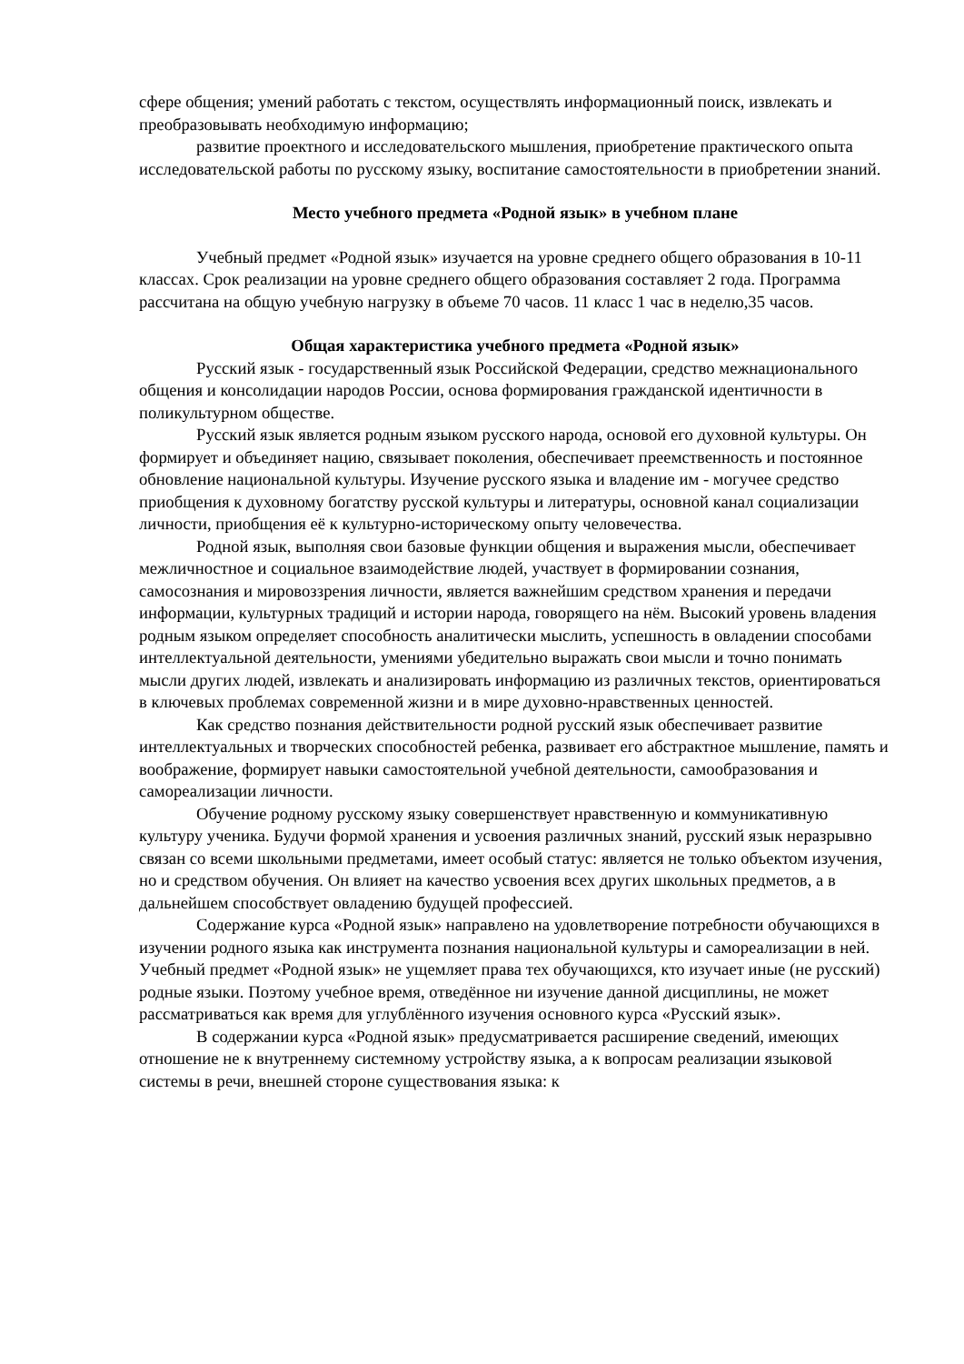сфере общения; умений работать с текстом, осуществлять информационный поиск, извлекать и преобразовывать необходимую информацию;
развитие проектного и исследовательского мышления, приобретение практического опыта исследовательской работы по русскому языку, воспитание самостоятельности в приобретении знаний.
Место учебного предмета «Родной язык» в учебном плане
Учебный предмет «Родной язык» изучается на уровне среднего общего образования в 10-11 классах. Срок реализации на уровне среднего общего образования составляет 2 года. Программа рассчитана на общую учебную нагрузку в объеме 70 часов. 11 класс 1 час в неделю,35 часов.
Общая характеристика учебного предмета «Родной язык»
Русский язык - государственный язык Российской Федерации, средство межнационального общения и консолидации народов России, основа формирования гражданской идентичности в поликультурном обществе.
Русский язык является родным языком русского народа, основой его духовной культуры. Он формирует и объединяет нацию, связывает поколения, обеспечивает преемственность и постоянное обновление национальной культуры. Изучение русского языка и владение им - могучее средство приобщения к духовному богатству русской культуры и литературы, основной канал социализации личности, приобщения её к культурно-историческому опыту человечества.
Родной язык, выполняя свои базовые функции общения и выражения мысли, обеспечивает межличностное и социальное взаимодействие людей, участвует в формировании сознания, самосознания и мировоззрения личности, является важнейшим средством хранения и передачи информации, культурных традиций и истории народа, говорящего на нём. Высокий уровень владения родным языком определяет способность аналитически мыслить, успешность в овладении способами интеллектуальной деятельности, умениями убедительно выражать свои мысли и точно понимать мысли других людей, извлекать и анализировать информацию из различных текстов, ориентироваться в ключевых проблемах современной жизни и в мире духовно-нравственных ценностей.
Как средство познания действительности родной русский язык обеспечивает развитие интеллектуальных и творческих способностей ребенка, развивает его абстрактное мышление, память и воображение, формирует навыки самостоятельной учебной деятельности, самообразования и самореализации личности.
Обучение родному русскому языку совершенствует нравственную и коммуникативную культуру ученика. Будучи формой хранения и усвоения различных знаний, русский язык неразрывно связан со всеми школьными предметами, имеет особый статус: является не только объектом изучения, но и средством обучения. Он влияет на качество усвоения всех других школьных предметов, а в дальнейшем способствует овладению будущей профессией.
Содержание курса «Родной язык» направлено на удовлетворение потребности обучающихся в изучении родного языка как инструмента познания национальной культуры и самореализации в ней. Учебный предмет «Родной язык» не ущемляет права тех обучающихся, кто изучает иные (не русский) родные языки. Поэтому учебное время, отведённое ни изучение данной дисциплины, не может рассматриваться как время для углублённого изучения основного курса «Русский язык».
В содержании курса «Родной язык» предусматривается расширение сведений, имеющих отношение не к внутреннему системному устройству языка, а к вопросам реализации языковой системы в речи, внешней стороне существования языка: к